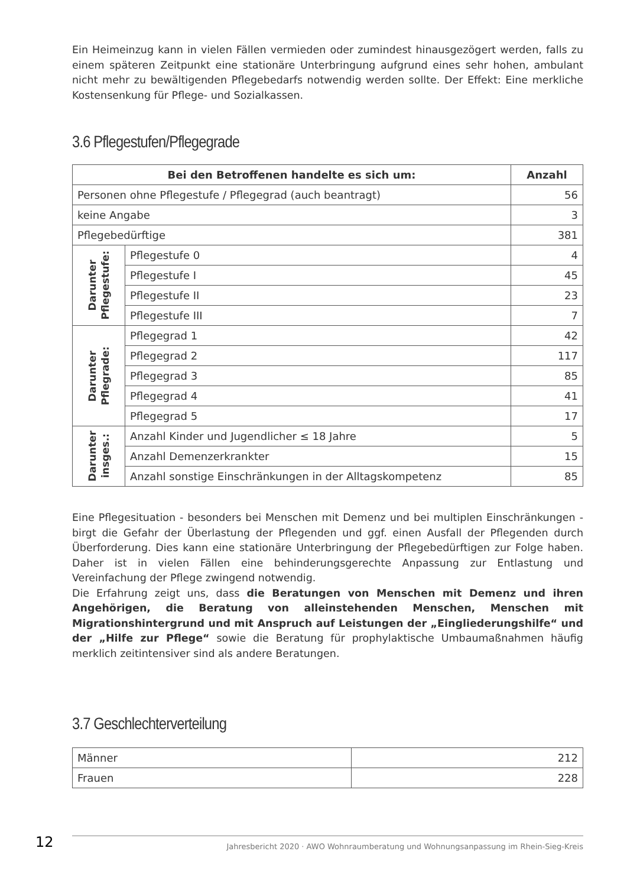Ein Heimeinzug kann in vielen Fällen vermieden oder zumindest hinausgezögert werden, falls zu einem späteren Zeitpunkt eine stationäre Unterbringung aufgrund eines sehr hohen, ambulant nicht mehr zu bewältigenden Pflegebedarfs notwendig werden sollte. Der Effekt: Eine merkliche Kostensenkung für Pflege- und Sozialkassen.
3.6 Pflegestufen/Pflegegrade
| Bei den Betroffenen handelte es sich um: | | Anzahl |
| --- | --- | --- |
| Personen ohne Pflegestufe / Pflegegrad (auch beantragt) | | 56 |
| keine Angabe | | 3 |
| Pflegebedürftige | | 381 |
| Darunter Pflegestufe: | Pflegestufe 0 | 4 |
| | Pflegestufe I | 45 |
| | Pflegestufe II | 23 |
| | Pflegestufe III | 7 |
| Darunter Pflegrade: | Pflegegrad 1 | 42 |
| | Pflegegrad 2 | 117 |
| | Pflegegrad 3 | 85 |
| | Pflegegrad 4 | 41 |
| | Pflegegrad 5 | 17 |
| Darunter insges.: | Anzahl Kinder und Jugendlicher ≤ 18 Jahre | 5 |
| | Anzahl Demenzerkrankter | 15 |
| | Anzahl sonstige Einschränkungen in der Alltagskompetenz | 85 |
Eine Pflegesituation - besonders bei Menschen mit Demenz und bei multiplen Einschränkungen - birgt die Gefahr der Überlastung der Pflegenden und ggf. einen Ausfall der Pflegenden durch Überforderung. Dies kann eine stationäre Unterbringung der Pflegebedürftigen zur Folge haben. Daher ist in vielen Fällen eine behinderungsgerechte Anpassung zur Entlastung und Vereinfachung der Pflege zwingend notwendig.
Die Erfahrung zeigt uns, dass die Beratungen von Menschen mit Demenz und ihren Angehörigen, die Beratung von alleinstehenden Menschen, Menschen mit Migrationshintergrund und mit Anspruch auf Leistungen der „Eingliederungshilfe“ und der „Hilfe zur Pflege“ sowie die Beratung für prophylaktische Umbaumaßnahmen häufig merklich zeitintensiver sind als andere Beratungen.
3.7 Geschlechterverteilung
| Männer | 212 |
| Frauen | 228 |
Jahresbericht 2020 · AWO Wohnraumberatung und Wohnungsanpassung im Rhein-Sieg-Kreis
12